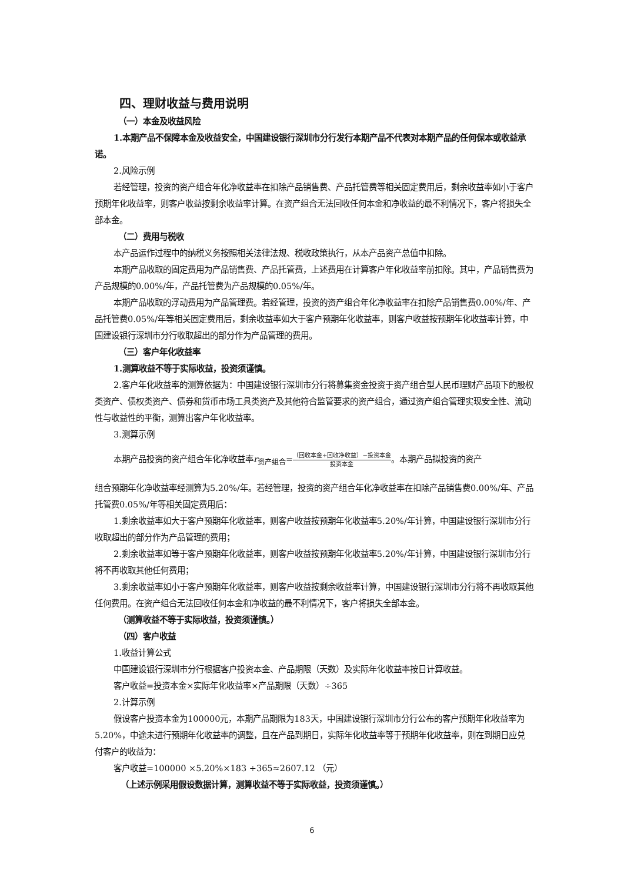四、理财收益与费用说明
（一）本金及收益风险
1.本期产品不保障本金及收益安全，中国建设银行深圳市分行发行本期产品不代表对本期产品的任何保本或收益承诺。
2.风险示例
若经管理，投资的资产组合年化净收益率在扣除产品销售费、产品托管费等相关固定费用后，剩余收益率如小于客户预期年化收益率，则客户收益按剩余收益率计算。在资产组合无法回收任何本金和净收益的最不利情况下，客户将损失全部本金。
（二）费用与税收
本产品运作过程中的纳税义务按照相关法律法规、税收政策执行，从本产品资产总值中扣除。
本期产品收取的固定费用为产品销售费、产品托管费，上述费用在计算客户年化收益率前扣除。其中，产品销售费为产品规模的0.00%/年，产品托管费为产品规模的0.05%/年。
本期产品收取的浮动费用为产品管理费。若经管理，投资的资产组合年化净收益率在扣除产品销售费0.00%/年、产品托管费0.05%/年等相关固定费用后，剩余收益率如大于客户预期年化收益率，则客户收益按预期年化收益率计算，中国建设银行深圳市分行收取超出的部分作为产品管理的费用。
（三）客户年化收益率
1.测算收益不等于实际收益，投资须谨慎。
2.客户年化收益率的测算依据为：中国建设银行深圳市分行将募集资金投资于资产组合型人民币理财产品项下的股权类资产、债权类资产、债券和货币市场工具类资产及其他符合监管要求的资产组合，通过资产组合管理实现安全性、流动性与收益性的平衡，测算出客户年化收益率。
3.测算示例
本期产品投资的资产组合年化净收益率r<sub>资产组合</sub>=（回收本金+回收净收益）−投资本金 投资本金。本期产品拟投资的资产
组合预期年化净收益率经测算为5.20%/年。若经管理，投资的资产组合年化净收益率在扣除产品销售费0.00%/年、产品托管费0.05%/年等相关固定费用后：
1.剩余收益率如大于客户预期年化收益率，则客户收益按预期年化收益率5.20%/年计算，中国建设银行深圳市分行收取超出的部分作为产品管理的费用；
2.剩余收益率如等于客户预期年化收益率，则客户收益按预期年化收益率5.20%/年计算，中国建设银行深圳市分行将不再收取其他任何费用；
3.剩余收益率如小于客户预期年化收益率，则客户收益按剩余收益率计算，中国建设银行深圳市分行将不再收取其他任何费用。在资产组合无法回收任何本金和净收益的最不利情况下，客户将损失全部本金。
（测算收益不等于实际收益，投资须谨慎。）
（四）客户收益
1.收益计算公式
中国建设银行深圳市分行根据客户投资本金、产品期限（天数）及实际年化收益率按日计算收益。
客户收益=投资本金×实际年化收益率×产品期限（天数）÷365
2.计算示例
假设客户投资本金为100000元，本期产品期限为183天，中国建设银行深圳市分行公布的客户预期年化收益率为5.20%，中途未进行预期年化收益率的调整，且在产品到期日，实际年化收益率等于预期年化收益率，则在到期日应兑付客户的收益为：
客户收益=100000 ×5.20%×183 ÷365≈2607.12 （元）
（上述示例采用假设数据计算，测算收益不等于实际收益，投资须谨慎。）
6